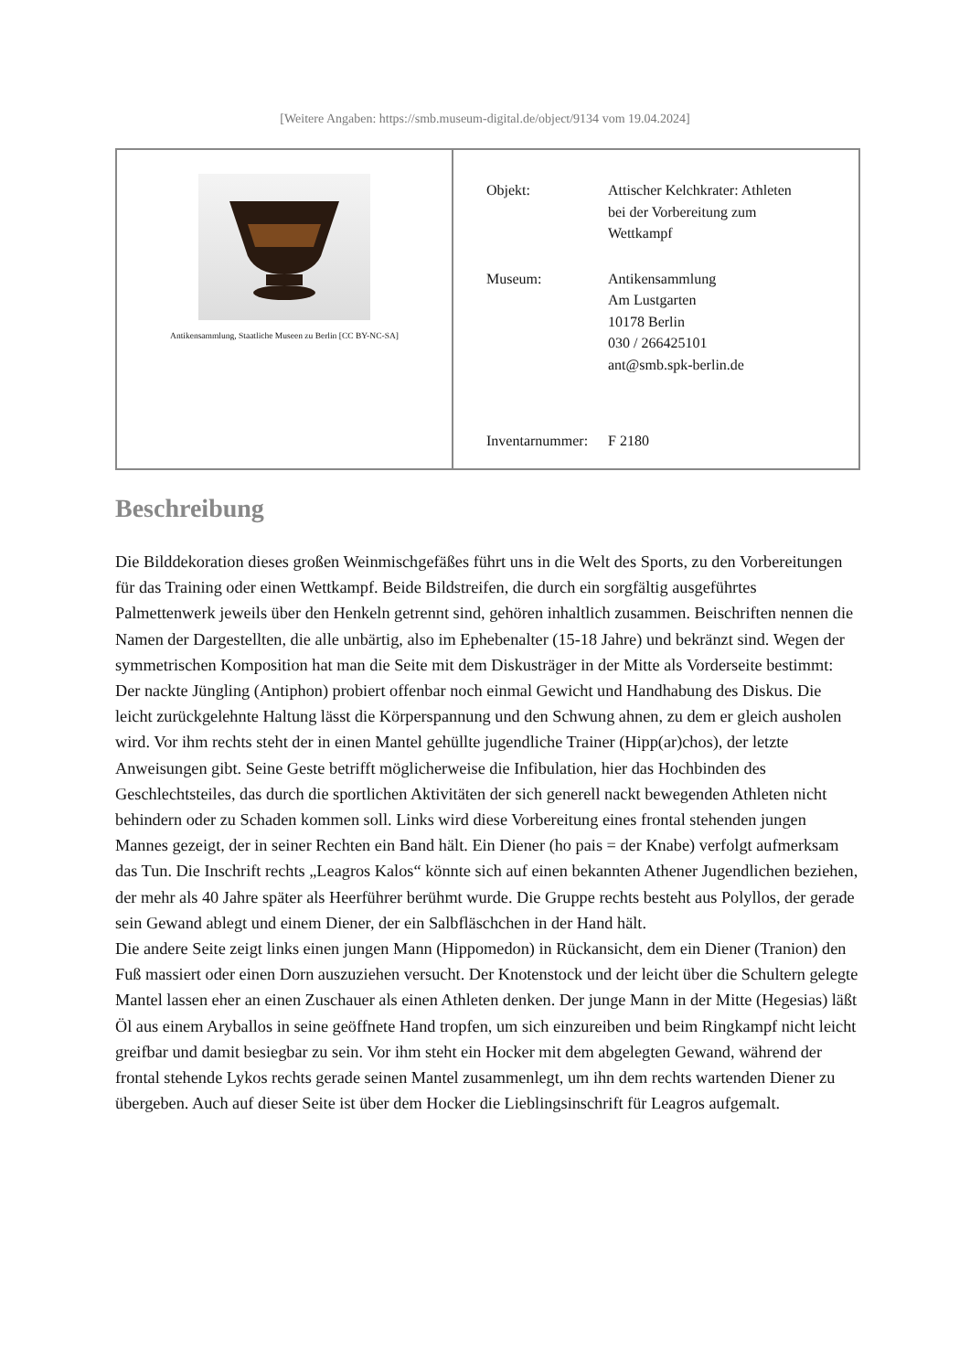[Weitere Angaben: https://smb.museum-digital.de/object/9134 vom 19.04.2024]
| Antikensammlung, Staatliche Museen zu Berlin [CC BY-NC-SA] | / Objekt: / Attischer Kelchkrater: Athleten bei der Vorbereitung zum Wettkampf / / Museum: / Antikensammlung Am Lustgarten 10178 Berlin 030 / 266425101 ant@smb.spk-berlin.de / / Inventarnummer: / F 2180 / |
Beschreibung
Die Bilddekoration dieses großen Weinmischgefäßes führt uns in die Welt des Sports, zu den Vorbereitungen für das Training oder einen Wettkampf. Beide Bildstreifen, die durch ein sorgfältig ausgeführtes Palmettenwerk jeweils über den Henkeln getrennt sind, gehören inhaltlich zusammen. Beischriften nennen die Namen der Dargestellten, die alle unbärtig, also im Ephebenalter (15-18 Jahre) und bekränzt sind. Wegen der symmetrischen Komposition hat man die Seite mit dem Diskusträger in der Mitte als Vorderseite bestimmt: Der nackte Jüngling (Antiphon) probiert offenbar noch einmal Gewicht und Handhabung des Diskus. Die leicht zurückgelehnte Haltung lässt die Körperspannung und den Schwung ahnen, zu dem er gleich ausholen wird. Vor ihm rechts steht der in einen Mantel gehüllte jugendliche Trainer (Hipp(ar)chos), der letzte Anweisungen gibt. Seine Geste betrifft möglicherweise die Infibulation, hier das Hochbinden des Geschlechtsteiles, das durch die sportlichen Aktivitäten der sich generell nackt bewegenden Athleten nicht behindern oder zu Schaden kommen soll. Links wird diese Vorbereitung eines frontal stehenden jungen Mannes gezeigt, der in seiner Rechten ein Band hält. Ein Diener (ho pais = der Knabe) verfolgt aufmerksam das Tun. Die Inschrift rechts „Leagros Kalos“ könnte sich auf einen bekannten Athener Jugendlichen beziehen, der mehr als 40 Jahre später als Heerführer berühmt wurde. Die Gruppe rechts besteht aus Polyllos, der gerade sein Gewand ablegt und einem Diener, der ein Salbfläschchen in der Hand hält.
Die andere Seite zeigt links einen jungen Mann (Hippomedon) in Rückansicht, dem ein Diener (Tranion) den Fuß massiert oder einen Dorn auszuziehen versucht. Der Knotenstock und der leicht über die Schultern gelegte Mantel lassen eher an einen Zuschauer als einen Athleten denken. Der junge Mann in der Mitte (Hegesias) läßt Öl aus einem Aryballos in seine geöffnete Hand tropfen, um sich einzureiben und beim Ringkampf nicht leicht greifbar und damit besiegbar zu sein. Vor ihm steht ein Hocker mit dem abgelegten Gewand, während der frontal stehende Lykos rechts gerade seinen Mantel zusammenlegt, um ihn dem rechts wartenden Diener zu übergeben. Auch auf dieser Seite ist über dem Hocker die Lieblingsinschrift für Leagros aufgemalt.